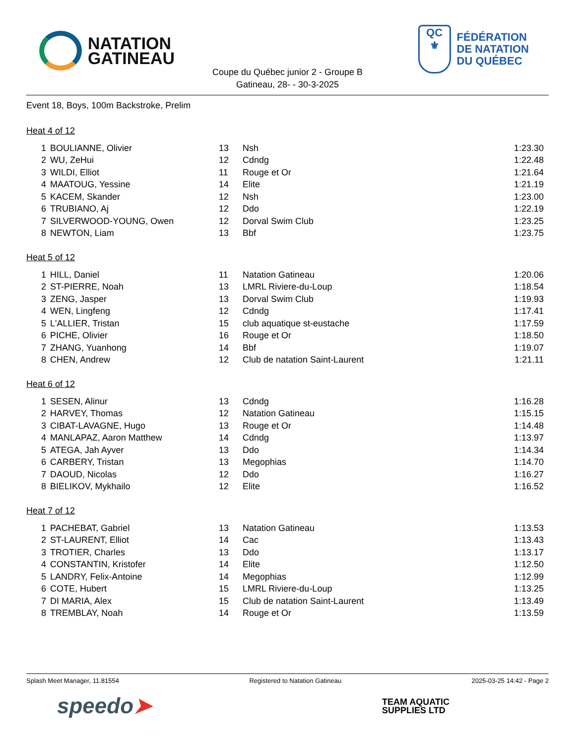NATATION
GATINEAU
QC
⚜
FÉDÉRATION
DE NATATION
DU QUÉBEC
Coupe du Québec junior 2 - Groupe B
Gatineau, 28- - 30-3-2025
Event 18, Boys, 100m Backstroke, Prelim
Heat 4 of 12
| 1 | BOULIANNE, Olivier | 13 | Nsh | 1:23.30 |
| 2 | WU, ZeHui | 12 | Cdndg | 1:22.48 |
| 3 | WILDI, Elliot | 11 | Rouge et Or | 1:21.64 |
| 4 | MAATOUG, Yessine | 14 | Elite | 1:21.19 |
| 5 | KACEM, Skander | 12 | Nsh | 1:23.00 |
| 6 | TRUBIANO, Aj | 12 | Ddo | 1:22.19 |
| 7 | SILVERWOOD-YOUNG, Owen | 12 | Dorval Swim Club | 1:23.25 |
| 8 | NEWTON, Liam | 13 | Bbf | 1:23.75 |
Heat 5 of 12
| 1 | HILL, Daniel | 11 | Natation Gatineau | 1:20.06 |
| 2 | ST-PIERRE, Noah | 13 | LMRL Riviere-du-Loup | 1:18.54 |
| 3 | ZENG, Jasper | 13 | Dorval Swim Club | 1:19.93 |
| 4 | WEN, Lingfeng | 12 | Cdndg | 1:17.41 |
| 5 | L'ALLIER, Tristan | 15 | club aquatique st-eustache | 1:17.59 |
| 6 | PICHE, Olivier | 16 | Rouge et Or | 1:18.50 |
| 7 | ZHANG, Yuanhong | 14 | Bbf | 1:19.07 |
| 8 | CHEN, Andrew | 12 | Club de natation Saint-Laurent | 1:21.11 |
Heat 6 of 12
| 1 | SESEN, Alinur | 13 | Cdndg | 1:16.28 |
| 2 | HARVEY, Thomas | 12 | Natation Gatineau | 1:15.15 |
| 3 | CIBAT-LAVAGNE, Hugo | 13 | Rouge et Or | 1:14.48 |
| 4 | MANLAPAZ, Aaron Matthew | 14 | Cdndg | 1:13.97 |
| 5 | ATEGA, Jah Ayver | 13 | Ddo | 1:14.34 |
| 6 | CARBERY, Tristan | 13 | Megophias | 1:14.70 |
| 7 | DAOUD, Nicolas | 12 | Ddo | 1:16.27 |
| 8 | BIELIKOV, Mykhailo | 12 | Elite | 1:16.52 |
Heat 7 of 12
| 1 | PACHEBAT, Gabriel | 13 | Natation Gatineau | 1:13.53 |
| 2 | ST-LAURENT, Elliot | 14 | Cac | 1:13.43 |
| 3 | TROTIER, Charles | 13 | Ddo | 1:13.17 |
| 4 | CONSTANTIN, Kristofer | 14 | Elite | 1:12.50 |
| 5 | LANDRY, Felix-Antoine | 14 | Megophias | 1:12.99 |
| 6 | COTE, Hubert | 15 | LMRL Riviere-du-Loup | 1:13.25 |
| 7 | DI MARIA, Alex | 15 | Club de natation Saint-Laurent | 1:13.49 |
| 8 | TREMBLAY, Noah | 14 | Rouge et Or | 1:13.59 |
Splash Meet Manager, 11.81554 Registered to Natation Gatineau 2025-03-25 14:42 - Page 2
speedo➤
TEAM AQUATIC
SUPPLIES LTD